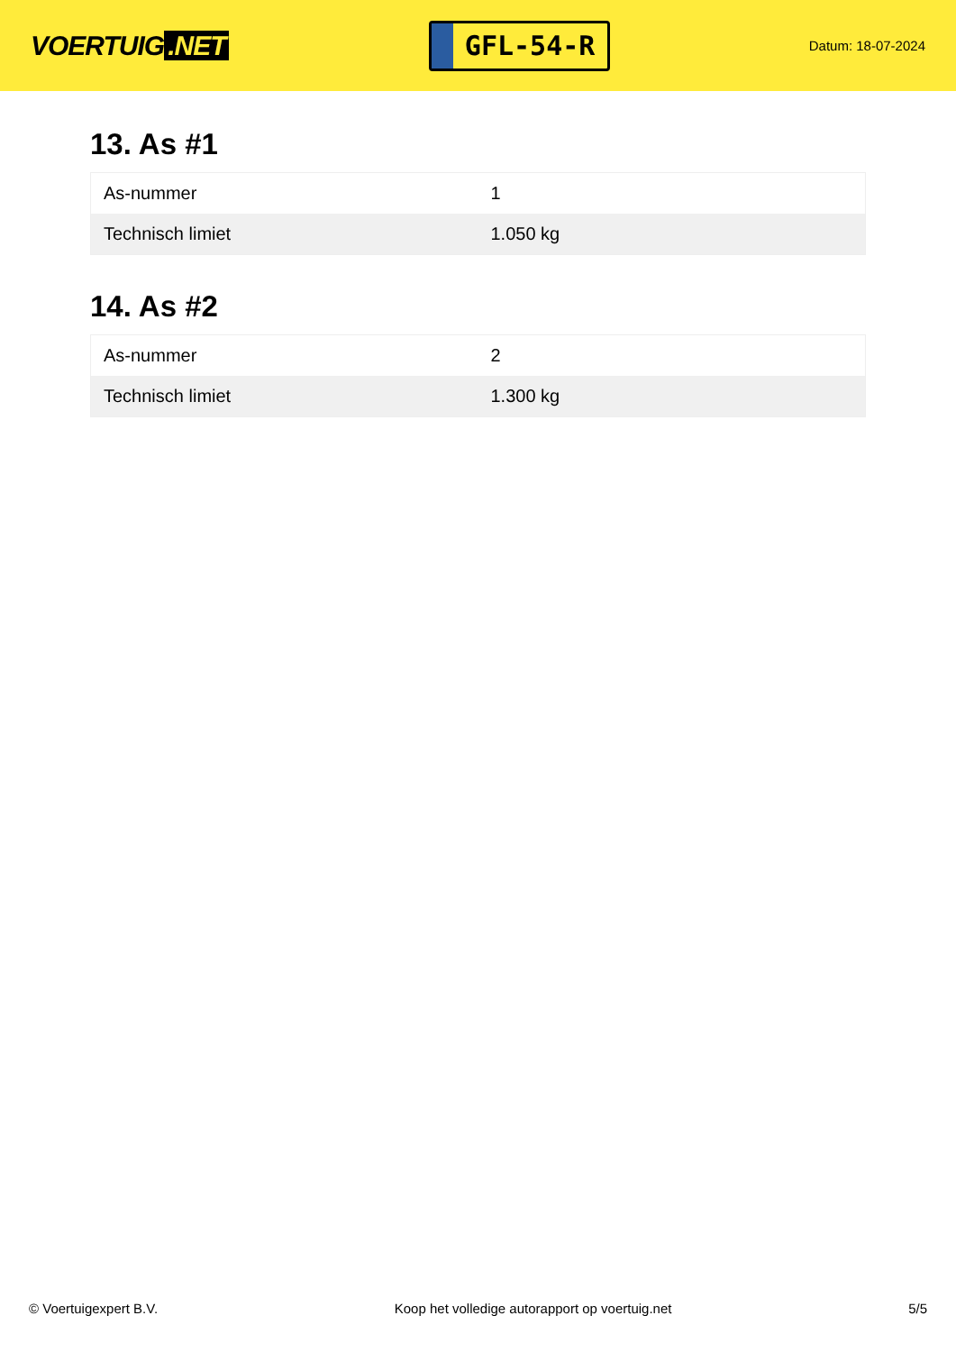VOERTUIG.NET
GFL-54-R
Datum: 18-07-2024
13. As #1
| As-nummer | 1 |
| Technisch limiet | 1.050 kg |
14. As #2
| As-nummer | 2 |
| Technisch limiet | 1.300 kg |
© Voertuigexpert B.V. Koop het volledige autorapport op voertuig.net 5/5